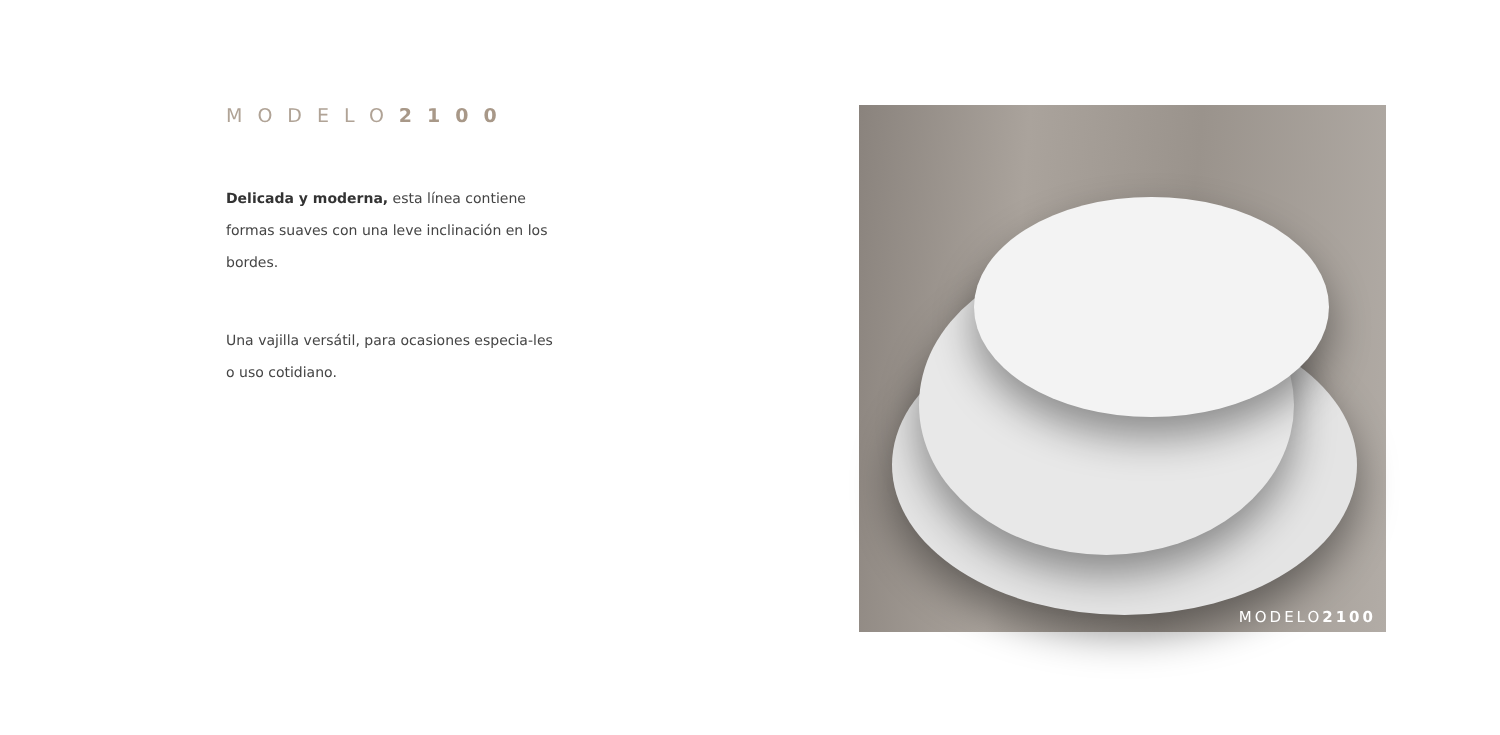MODELO2100
Delicada y moderna, esta línea contiene formas suaves con una leve inclinación en los bordes.
Una vajilla versátil, para ocasiones especia-les o uso cotidiano.
MODELO2100